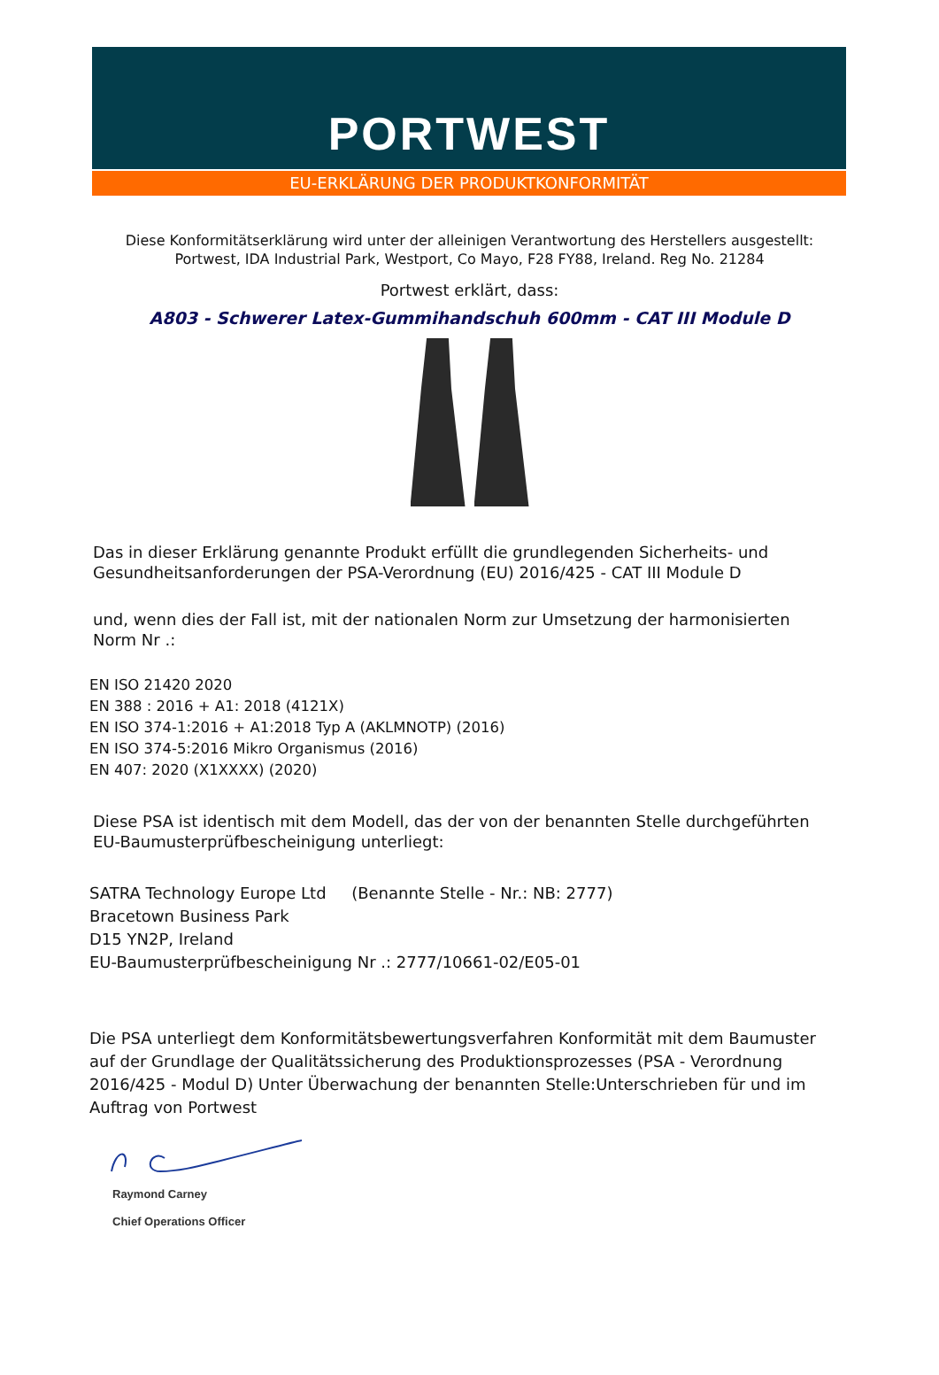PORTWEST
EU-ERKLÄRUNG DER PRODUKTKONFORMITÄT
Diese Konformitätserklärung wird unter der alleinigen Verantwortung des Herstellers ausgestellt:
Portwest, IDA Industrial Park, Westport, Co Mayo, F28 FY88, Ireland. Reg No. 21284
Portwest erklärt, dass:
A803 - Schwerer Latex-Gummihandschuh 600mm - CAT III Module D
Das in dieser Erklärung genannte Produkt erfüllt die grundlegenden Sicherheits- und Gesundheitsanforderungen der PSA-Verordnung (EU) 2016/425 - CAT III Module D
und, wenn dies der Fall ist, mit der nationalen Norm zur Umsetzung der harmonisierten Norm Nr .:
EN ISO 21420 2020
EN 388 : 2016 + A1: 2018 (4121X)
EN ISO 374-1:2016 + A1:2018 Typ A (AKLMNOTP) (2016)
EN ISO 374-5:2016 Mikro Organismus (2016)
EN 407: 2020 (X1XXXX) (2020)
Diese PSA ist identisch mit dem Modell, das der von der benannten Stelle durchgeführten EU-Baumusterprüfbescheinigung unterliegt:
SATRA Technology Europe Ltd (Benannte Stelle - Nr.: NB: 2777)
Bracetown Business Park
D15 YN2P, Ireland
EU-Baumusterprüfbescheinigung Nr .: 2777/10661-02/E05-01
Die PSA unterliegt dem Konformitätsbewertungsverfahren Konformität mit dem Baumuster auf der Grundlage der Qualitätssicherung des Produktionsprozesses (PSA - Verordnung 2016/425 - Modul D) Unter Überwachung der benannten Stelle:Unterschrieben für und im Auftrag von Portwest
Raymond Carney
Chief Operations Officer